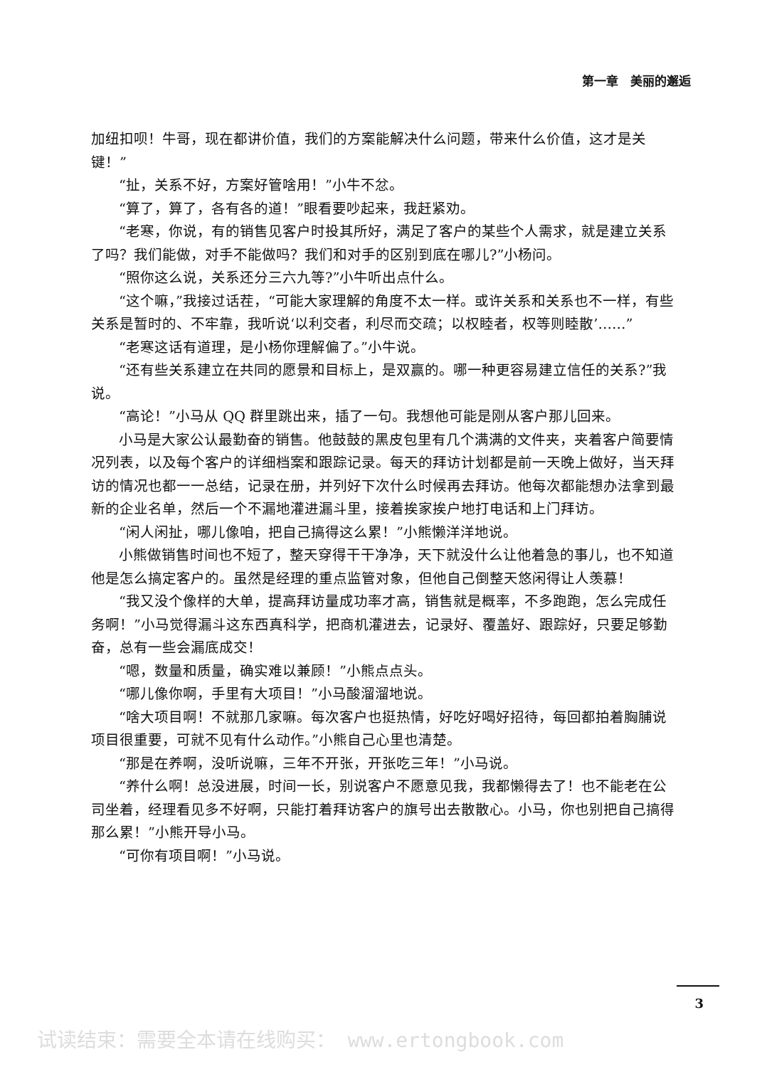第一章　美丽的邂逅
加纽扣呗！牛哥，现在都讲价值，我们的方案能解决什么问题，带来什么价值，这才是关键！”
“扯，关系不好，方案好管啥用！”小牛不忿。
“算了，算了，各有各的道！”眼看要吵起来，我赶紧劝。
“老寒，你说，有的销售见客户时投其所好，满足了客户的某些个人需求，就是建立关系了吗？我们能做，对手不能做吗？我们和对手的区别到底在哪儿?”小杨问。
“照你这么说，关系还分三六九等?”小牛听出点什么。
“这个嘛，”我接过话茬，“可能大家理解的角度不太一样。或许关系和关系也不一样，有些关系是暂时的、不牢靠，我听说‘以利交者，利尽而交疏；以权睦者，权等则睦散’……”
“老寒这话有道理，是小杨你理解偏了。”小牛说。
“还有些关系建立在共同的愿景和目标上，是双赢的。哪一种更容易建立信任的关系?”我说。
“高论！”小马从 QQ 群里跳出来，插了一句。我想他可能是刚从客户那儿回来。
小马是大家公认最勤奋的销售。他鼓鼓的黑皮包里有几个满满的文件夹，夹着客户简要情况列表，以及每个客户的详细档案和跟踪记录。每天的拜访计划都是前一天晚上做好，当天拜访的情况也都一一总结，记录在册，并列好下次什么时候再去拜访。他每次都能想办法拿到最新的企业名单，然后一个不漏地灌进漏斗里，接着挨家挨户地打电话和上门拜访。
“闲人闲扯，哪儿像咱，把自己搞得这么累！”小熊懒洋洋地说。
小熊做销售时间也不短了，整天穿得干干净净，天下就没什么让他着急的事儿，也不知道他是怎么搞定客户的。虽然是经理的重点监管对象，但他自己倒整天悠闲得让人羡慕！
“我又没个像样的大单，提高拜访量成功率才高，销售就是概率，不多跑跑，怎么完成任务啊！”小马觉得漏斗这东西真科学，把商机灌进去，记录好、覆盖好、跟踪好，只要足够勤奋，总有一些会漏底成交！
“嗯，数量和质量，确实难以兼顾！”小熊点点头。
“哪儿像你啊，手里有大项目！”小马酸溜溜地说。
“啥大项目啊！不就那几家嘛。每次客户也挺热情，好吃好喝好招待，每回都拍着胸脯说项目很重要，可就不见有什么动作。”小熊自己心里也清楚。
“那是在养啊，没听说嘛，三年不开张，开张吃三年！”小马说。
“养什么啊！总没进展，时间一长，别说客户不愿意见我，我都懒得去了！也不能老在公司坐着，经理看见多不好啊，只能打着拜访客户的旗号出去散散心。小马，你也别把自己搞得那么累！”小熊开导小马。
“可你有项目啊！”小马说。
3
试读结束：需要全本请在线购买： www.ertongbook.com